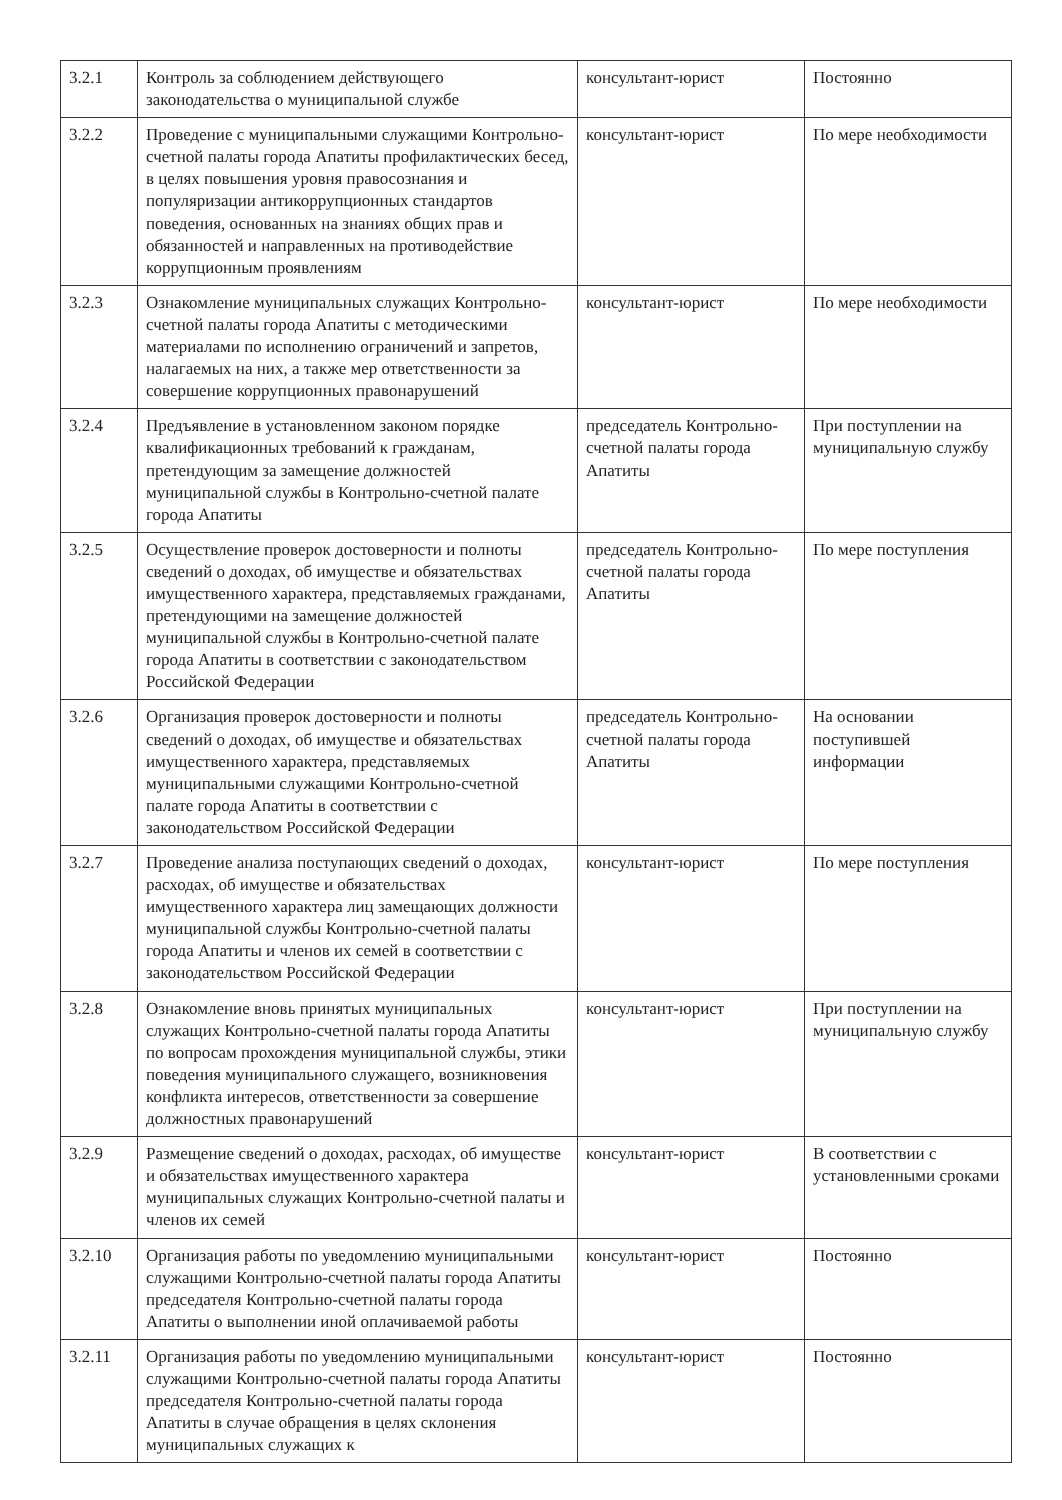| 3.2.1 | Контроль за соблюдением действующего законодательства о муниципальной службе | консультант-юрист | Постоянно |
| 3.2.2 | Проведение с муниципальными служащими Контрольно-счетной палаты города Апатиты профилактических бесед, в целях повышения уровня правосознания и популяризации антикоррупционных стандартов поведения, основанных на знаниях общих прав и обязанностей и направленных на противодействие коррупционным проявлениям | консультант-юрист | По мере необходимости |
| 3.2.3 | Ознакомление муниципальных служащих Контрольно-счетной палаты города Апатиты с методическими материалами по исполнению ограничений и запретов, налагаемых на них, а также мер ответственности за совершение коррупционных правонарушений | консультант-юрист | По мере необходимости |
| 3.2.4 | Предъявление в установленном законом порядке квалификационных требований к гражданам, претендующим за замещение должностей муниципальной службы в Контрольно-счетной палате города Апатиты | председатель Контрольно-счетной палаты города Апатиты | При поступлении на муниципальную службу |
| 3.2.5 | Осуществление проверок достоверности и полноты сведений о доходах, об имуществе и обязательствах имущественного характера, представляемых гражданами, претендующими на замещение должностей муниципальной службы в Контрольно-счетной палате города Апатиты в соответствии с законодательством Российской Федерации | председатель Контрольно-счетной палаты города Апатиты | По мере поступления |
| 3.2.6 | Организация проверок достоверности и полноты сведений о доходах, об имуществе и обязательствах имущественного характера, представляемых муниципальными служащими Контрольно-счетной палате города Апатиты в соответствии с законодательством Российской Федерации | председатель Контрольно-счетной палаты города Апатиты | На основании поступившей информации |
| 3.2.7 | Проведение анализа поступающих сведений о доходах, расходах, об имуществе и обязательствах имущественного характера лиц замещающих должности муниципальной службы Контрольно-счетной палаты города Апатиты и членов их семей в соответствии с законодательством Российской Федерации | консультант-юрист | По мере поступления |
| 3.2.8 | Ознакомление вновь принятых муниципальных служащих Контрольно-счетной палаты города Апатиты по вопросам прохождения муниципальной службы, этики поведения муниципального служащего, возникновения конфликта интересов, ответственности за совершение должностных правонарушений | консультант-юрист | При поступлении на муниципальную службу |
| 3.2.9 | Размещение сведений о доходах, расходах, об имуществе и обязательствах имущественного характера муниципальных служащих Контрольно-счетной палаты и членов их семей | консультант-юрист | В соответствии с установленными сроками |
| 3.2.10 | Организация работы по уведомлению муниципальными служащими Контрольно-счетной палаты города Апатиты председателя Контрольно-счетной палаты города Апатиты о выполнении иной оплачиваемой работы | консультант-юрист | Постоянно |
| 3.2.11 | Организация работы по уведомлению муниципальными служащими Контрольно-счетной палаты города Апатиты председателя Контрольно-счетной палаты города Апатиты в случае обращения в целях склонения муниципальных служащих к | консультант-юрист | Постоянно |